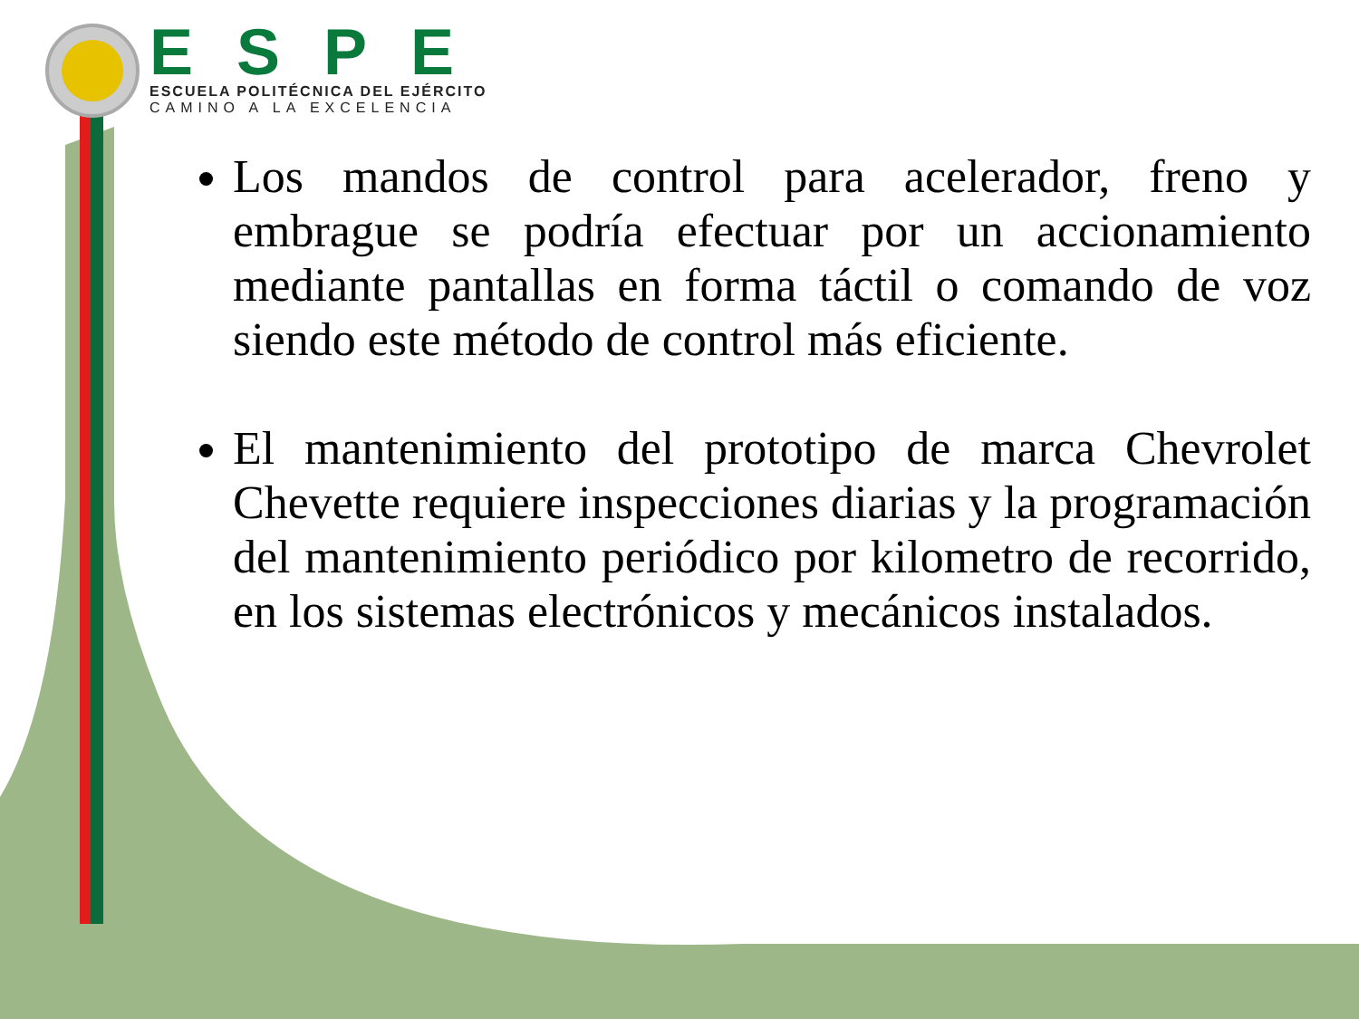ESPE
ESCUELA POLITÉCNICA DEL EJÉRCITO
CAMINO A LA EXCELENCIA
Los mandos de control para acelerador, freno y embrague se podría efectuar por un accionamiento mediante pantallas en forma táctil o comando de voz siendo este método de control más eficiente.
El mantenimiento del prototipo de marca Chevrolet Chevette requiere inspecciones diarias y la programación del mantenimiento periódico por kilometro de recorrido, en los sistemas electrónicos y mecánicos instalados.